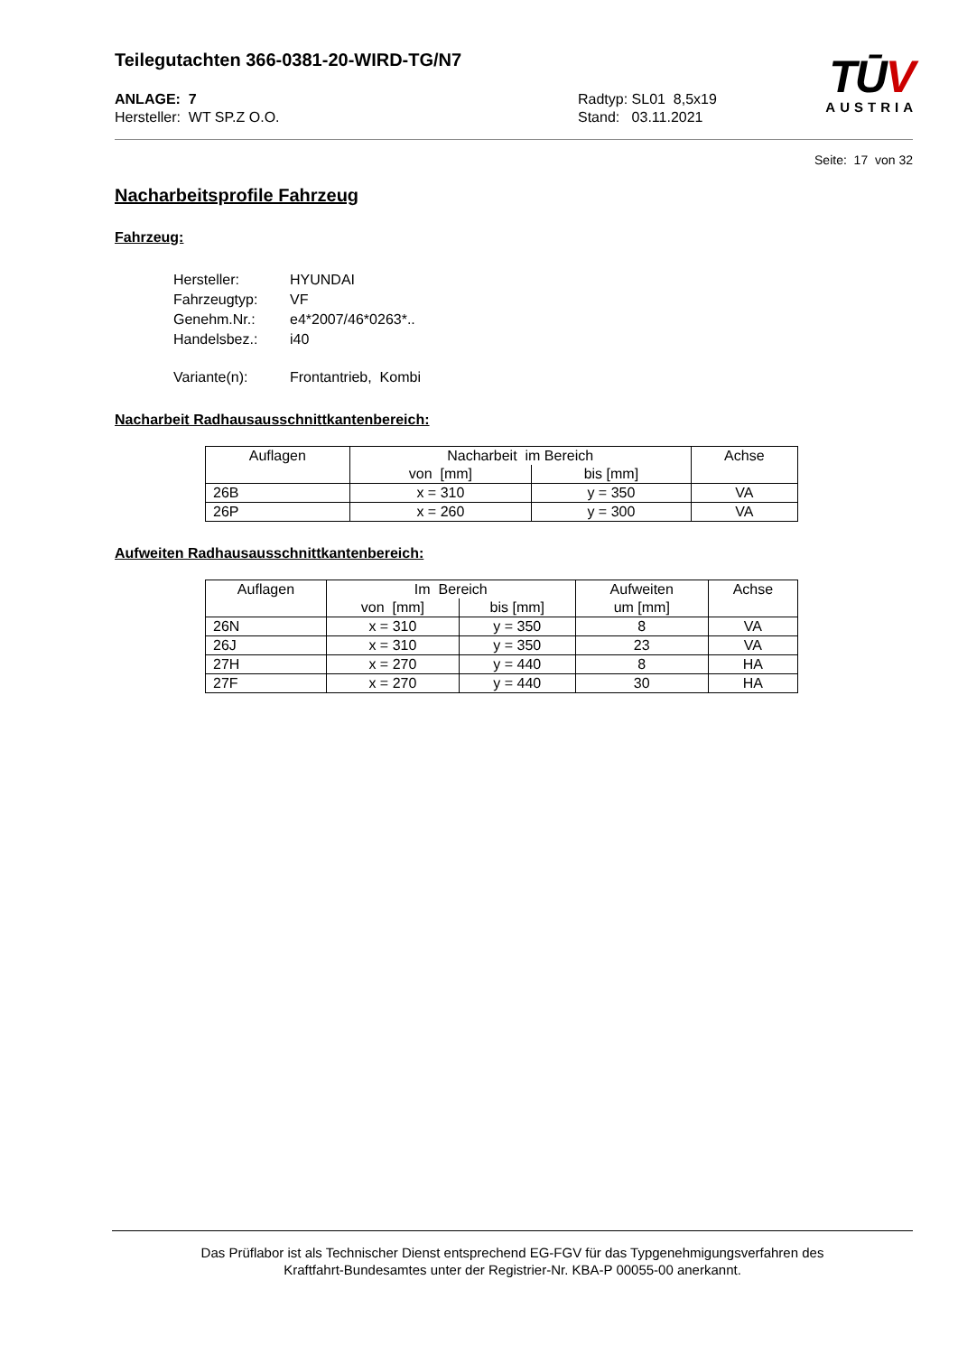Teilegutachten 366-0381-20-WIRD-TG/N7
TŪV
AUSTRIA
ANLAGE: 7
Hersteller: WT SP.Z O.O.
Radtyp: SL01 8,5x19
Stand: 03.11.2021
Seite: 17 von 32
Nacharbeitsprofile Fahrzeug
Fahrzeug:
| Hersteller: | HYUNDAI |
| Fahrzeugtyp: | VF |
| Genehm.Nr.: | e4*2007/46*0263*.. |
| Handelsbez.: | i40 |
| Variante(n): | Frontantrieb, Kombi |
Nacharbeit Radhausausschnittkantenbereich:
| Auflagen | Nacharbeit im Bereich | | Achse |
| --- | --- | --- | --- |
| | von [mm] | bis [mm] | |
| 26B | x = 310 | y = 350 | VA |
| 26P | x = 260 | y = 300 | VA |
Aufweiten Radhausausschnittkantenbereich:
| Auflagen | Im Bereich | | Aufweiten | Achse |
| --- | --- | --- | --- | --- |
| | von [mm] | bis [mm] | um [mm] | |
| 26N | x = 310 | y = 350 | 8 | VA |
| 26J | x = 310 | y = 350 | 23 | VA |
| 27H | x = 270 | y = 440 | 8 | HA |
| 27F | x = 270 | y = 440 | 30 | HA |
Das Prüflabor ist als Technischer Dienst entsprechend EG-FGV für das Typgenehmigungsverfahren des
Kraftfahrt-Bundesamtes unter der Registrier-Nr. KBA-P 00055-00 anerkannt.